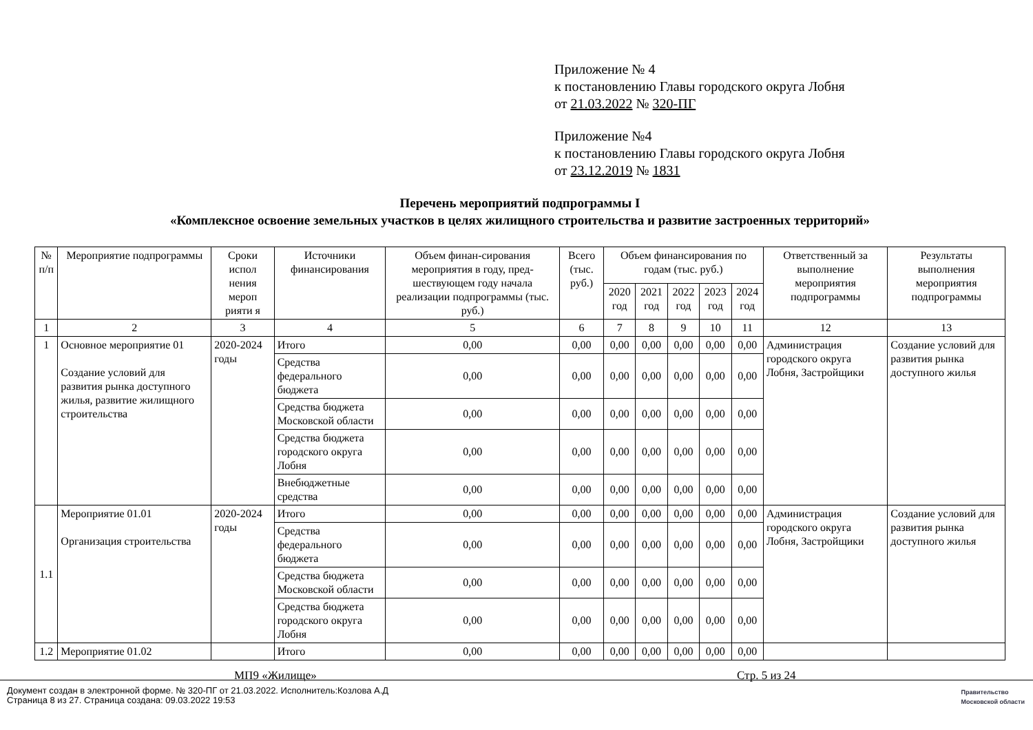Приложение № 4
к постановлению Главы городского округа Лобня
от 21.03.2022 № 320-ПГ
Приложение №4
к постановлению Главы городского округа Лобня
от 23.12.2019 № 1831
Перечень мероприятий подпрограммы I
«Комплексное освоение земельных участков в целях жилищного строительства и развитие застроенных территорий»
| № п/п | Мероприятие подпрограммы | Сроки испол нения мероп рияти я | Источники финансирования | Объем финан-сирования мероприятия в году, пред-шествующем году начала реализации подпрограммы (тыс. руб.) | Всего (тыс. руб.) | Объем финансирования по годам (тыс. руб.) | | | | | Ответственный за выполнение мероприятия подпрограммы | Результаты выполнения мероприятия подпрограммы |
| --- | --- | --- | --- | --- | --- | --- | --- | --- | --- | --- | --- | --- |
| | | | | | | 2020 год | 2021 год | 2022 год | 2023 год | 2024 год | | |
| 1 | 2 | 3 | 4 | 5 | 6 | 7 | 8 | 9 | 10 | 11 | 12 | 13 |
| 1 | Основное мероприятие 01 Создание условий для развития рынка доступного жилья, развитие жилищного строительства | 2020-2024 годы | Итого | 0,00 | 0,00 | 0,00 | 0,00 | 0,00 | 0,00 | 0,00 | Администрация городского округа Лобня, Застройщики | Создание условий для развития рынка доступного жилья |
| | | | Средства федерального бюджета | 0,00 | 0,00 | 0,00 | 0,00 | 0,00 | 0,00 | 0,00 | | |
| | | | Средства бюджета Московской области | 0,00 | 0,00 | 0,00 | 0,00 | 0,00 | 0,00 | 0,00 | | |
| | | | Средства бюджета городского округа Лобня | 0,00 | 0,00 | 0,00 | 0,00 | 0,00 | 0,00 | 0,00 | | |
| | | | Внебюджетные средства | 0,00 | 0,00 | 0,00 | 0,00 | 0,00 | 0,00 | 0,00 | | |
| 1.1 | Мероприятие 01.01 Организация строительства | 2020-2024 годы | Итого | 0,00 | 0,00 | 0,00 | 0,00 | 0,00 | 0,00 | 0,00 | Администрация городского округа Лобня, Застройщики | Создание условий для развития рынка доступного жилья |
| | | | Средства федерального бюджета | 0,00 | 0,00 | 0,00 | 0,00 | 0,00 | 0,00 | 0,00 | | |
| | | | Средства бюджета Московской области | 0,00 | 0,00 | 0,00 | 0,00 | 0,00 | 0,00 | 0,00 | | |
| | | | Средства бюджета городского округа Лобня | 0,00 | 0,00 | 0,00 | 0,00 | 0,00 | 0,00 | 0,00 | | |
| 1.2 | Мероприятие 01.02 | | Итого | 0,00 | 0,00 | 0,00 | 0,00 | 0,00 | 0,00 | 0,00 | | |
МП9 «Жилище» Стр. 5 из 24
Документ создан в электронной форме. № 320-ПГ от 21.03.2022. Исполнитель:Козлова А.Д
Страница 8 из 27. Страница создана: 09.03.2022 19:53
Правительство
Московской области